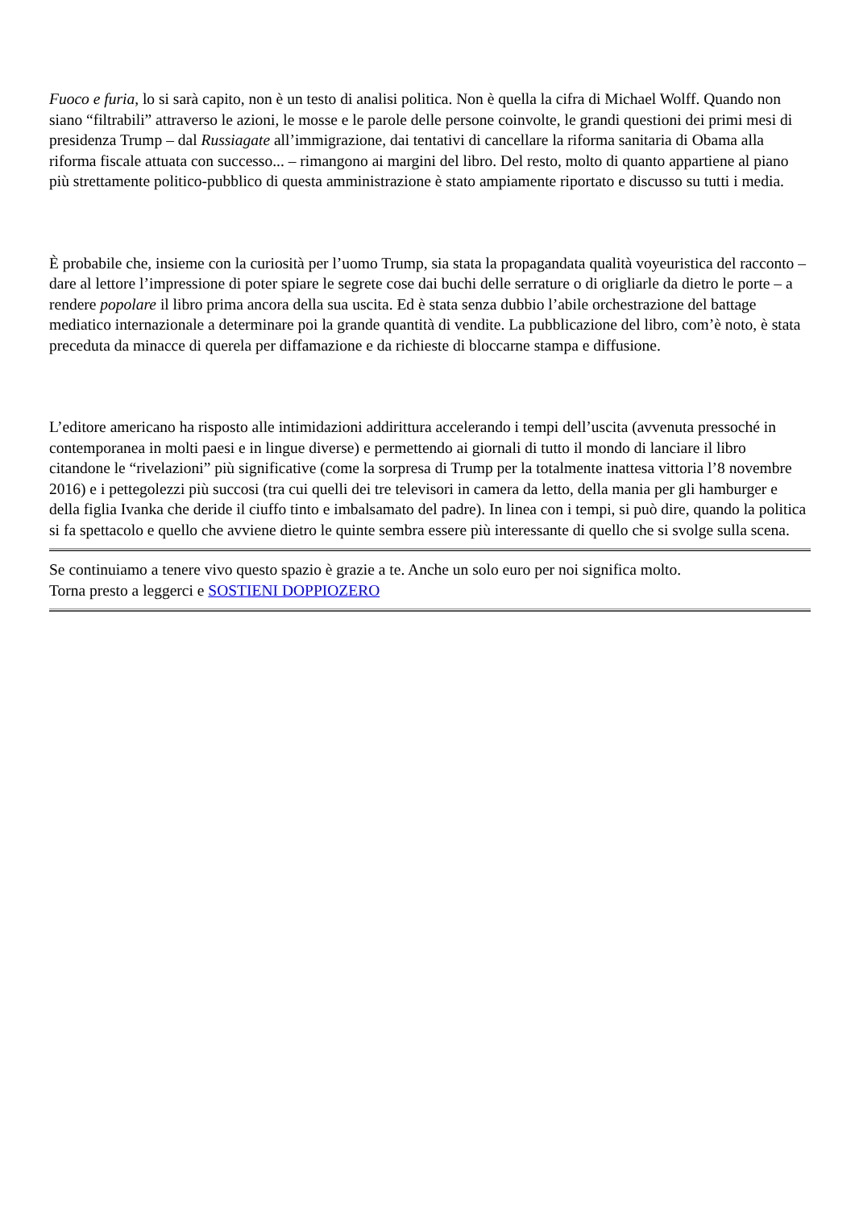Fuoco e furia, lo si sarà capito, non è un testo di analisi politica. Non è quella la cifra di Michael Wolff. Quando non siano “filtrabili” attraverso le azioni, le mosse e le parole delle persone coinvolte, le grandi questioni dei primi mesi di presidenza Trump – dal Russiagate all’immigrazione, dai tentativi di cancellare la riforma sanitaria di Obama alla riforma fiscale attuata con successo... – rimangono ai margini del libro. Del resto, molto di quanto appartiene al piano più strettamente politico-pubblico di questa amministrazione è stato ampiamente riportato e discusso su tutti i media.
È probabile che, insieme con la curiosità per l’uomo Trump, sia stata la propagandata qualità voyeuristica del racconto – dare al lettore l’impressione di poter spiare le segrete cose dai buchi delle serrature o di origliarle da dietro le porte – a rendere popolare il libro prima ancora della sua uscita. Ed è stata senza dubbio l’abile orchestrazione del battage mediatico internazionale a determinare poi la grande quantità di vendite. La pubblicazione del libro, com’è noto, è stata preceduta da minacce di querela per diffamazione e da richieste di bloccarne stampa e diffusione.
L’editore americano ha risposto alle intimidazioni addirittura accelerando i tempi dell’uscita (avvenuta pressoché in contemporanea in molti paesi e in lingue diverse) e permettendo ai giornali di tutto il mondo di lanciare il libro citandone le “rivelazioni” più significative (come la sorpresa di Trump per la totalmente inattesa vittoria l’8 novembre 2016) e i pettegolezzi più succosi (tra cui quelli dei tre televisori in camera da letto, della mania per gli hamburger e della figlia Ivanka che deride il ciuffo tinto e imbalsamato del padre). In linea con i tempi, si può dire, quando la politica si fa spettacolo e quello che avviene dietro le quinte sembra essere più interessante di quello che si svolge sulla scena.
Se continuiamo a tenere vivo questo spazio è grazie a te. Anche un solo euro per noi significa molto.
Torna presto a leggerci e SOSTIENI DOPPIOZERO